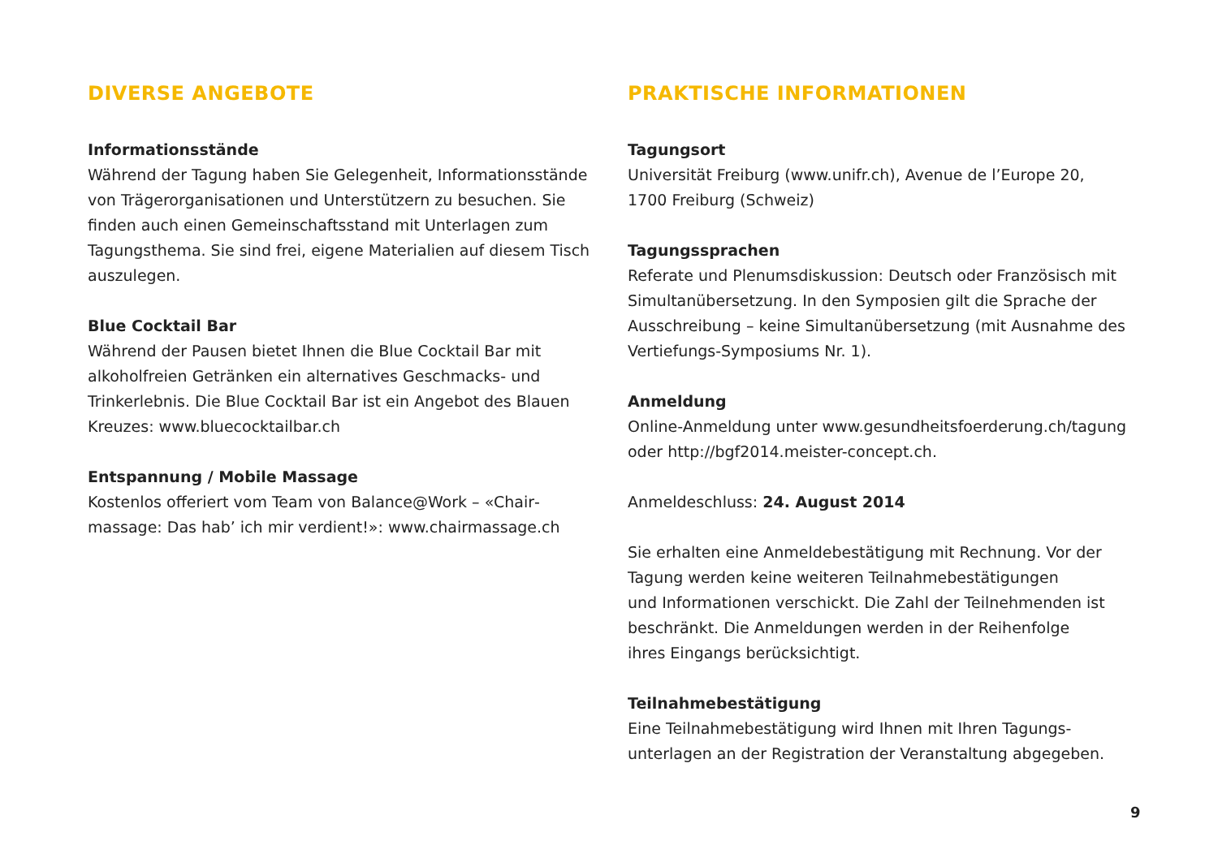DIVERSE ANGEBOTE
Informationsstände
Während der Tagung haben Sie Gelegenheit, Informations­stände von Trägerorganisationen und Unterstützern zu besuchen. Sie finden auch einen Gemeinschaftsstand mit Unterlagen zum Tagungsthema. Sie sind frei, eigene Materialien auf diesem Tisch auszulegen.
Blue Cocktail Bar
Während der Pausen bietet Ihnen die Blue Cocktail Bar mit alkoholfreien Getränken ein alternatives Geschmacks- und Trinkerlebnis. Die Blue Cocktail Bar ist ein Angebot des Blauen Kreuzes: www.bluecocktailbar.ch
Entspannung / Mobile Massage
Kostenlos offeriert vom Team von Balance@Work – «Chair­massage: Das hab’ ich mir verdient!»: www.chairmassage.ch
PRAKTISCHE INFORMATIONEN
Tagungsort
Universität Freiburg (www.unifr.ch), Avenue de l’Europe 20,
1700 Freiburg (Schweiz)
Tagungssprachen
Referate und Plenumsdiskussion: Deutsch oder Französisch mit Simultanübersetzung. In den Symposien gilt die Sprache der Ausschreibung – keine Simultanübersetzung (mit Ausnahme des Vertiefungs-Symposiums Nr. 1).
Anmeldung
Online-Anmeldung unter www.gesundheitsfoerderung.ch/tagung oder http://bgf2014.meister-concept.ch.
Anmeldeschluss: 24. August 2014
Sie erhalten eine Anmeldebestätigung mit Rechnung. Vor der Tagung werden keine weiteren Teilnahmebestätigungen
und Informationen verschickt. Die Zahl der Teilnehmenden ist beschränkt. Die Anmeldungen werden in der Reihenfolge
ihres Eingangs berücksichtigt.
Teilnahmebestätigung
Eine Teilnahmebestätigung wird Ihnen mit Ihren Tagungs­unterlagen an der Registration der Veranstaltung abgegeben.
9